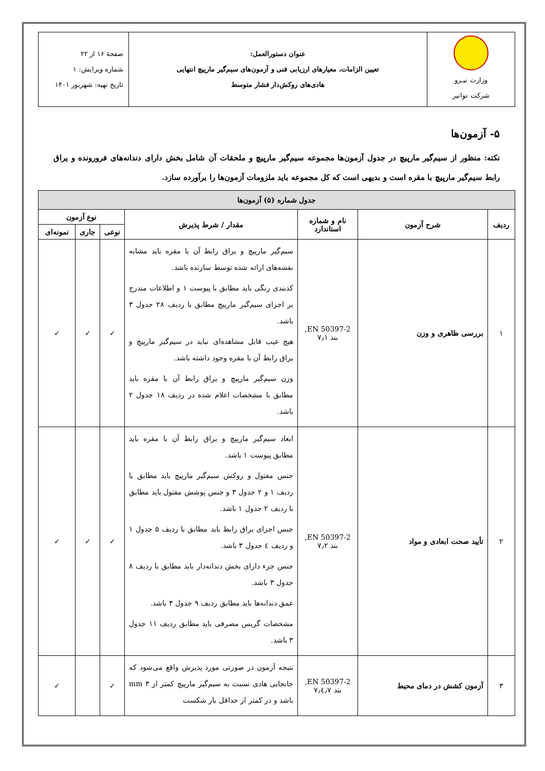| وزارت نیـرو شرکت توانیر | عنوان دستورالعمل: تعیین الزامات، معیارهای ارزیابی فنی و آزمون‌های سیم‌گیر مارپیچ انتهایی هادی‌های روکش‌دار فشار متوسط | صفحهٔ ۱۶ از ۲۲ شماره ویرایش: ۱ تاریخ تهیه: شهریور ۱۴۰۱ |
۵- آزمون‌ها
نکته: منظور از سیم‌گیر مارپیچ در جدول آزمون‌ها مجموعه سیم‌گیر مارپیچ و ملحقات آن شامل بخش دارای دندانه‌های فرورونده و یراق رابط سیم‌گیر مارپیچ با مقره است و بدیهی است که کل مجموعه باید ملزومات آزمون‌ها را برآورده سازد.
| جدول شماره (۵) آزمون‌ها | | | | | | |
| --- | --- | --- | --- | --- | --- | --- |
| ردیف | شرح آزمون | نام و شماره استاندارد | مقدار / شرط پذیرش | نوع آزمون | | |
| | | | | نوعی | جاری | نمونه‌ای |
| ۱ | بررسی ظاهری و وزن | EN 50397-2, بند ۷٫۱ | سیم‌گیر مارپیچ و یراق رابط آن با مقره باید مشابه نقشه‌های ارائه شده توسط سازنده باشد. کدبندی رنگی باید مطابق با پیوست ۱ و اطلاعات مندرج بر اجزای سیم‌گیر مارپیچ مطابق با ردیف ۲۸ جدول ۳ باشد. هیچ عیب قابل مشاهده‌ای نباید در سیم‌گیر مارپیچ و یراق رابط آن با مقره وجود داشته باشد. وزن سیم‌گیر مارپیچ و یراق رابط آن با مقره باید مطابق با مشخصات اعلام شده در ردیف ۱۸ جدول ۲ باشد. | ✓ | ✓ | ✓ |
| ۲ | تأیید صحت ابعادی و مواد | EN 50397-2, بند ۷٫۲ | ابعاد سیم‌گیر مارپیچ و یراق رابط آن با مقره باید مطابق پیوست ۱ باشد. جنس مفتول و روکش سیم‌گیر مارپیچ باید مطابق با ردیف ۱ و ۲ جدول ۳ و جنس پوشش مفتول باید مطابق با ردیف ۲ جدول ۱ باشد. جنس اجزای یراق رابط باید مطابق با ردیف ۵ جدول ۱ و ردیف ٤ جدول ۳ باشد. جنس جزء دارای بخش دندانه‌دار باید مطابق با ردیف ۸ جدول ۳ باشد. عمق دندانه‌ها باید مطابق ردیف ۹ جدول ۳ باشد. مشخصات گریس مصرفی باید مطابق ردیف ۱۱ جدول ۳ باشد. | ✓ | ✓ | ✓ |
| ۳ | آزمون کشش در دمای محیط | EN 50397-2, بند ۷٫٤٫۷ | نتیجه آزمون در صورتی مورد پذیرش واقع می‌شود که جابجایی هادی نسبت به سیم‌گیر مارپیچ کمتر از ۳ mm باشد و در کمتر از حداقل بار شکست | ✓ | | ✓ |